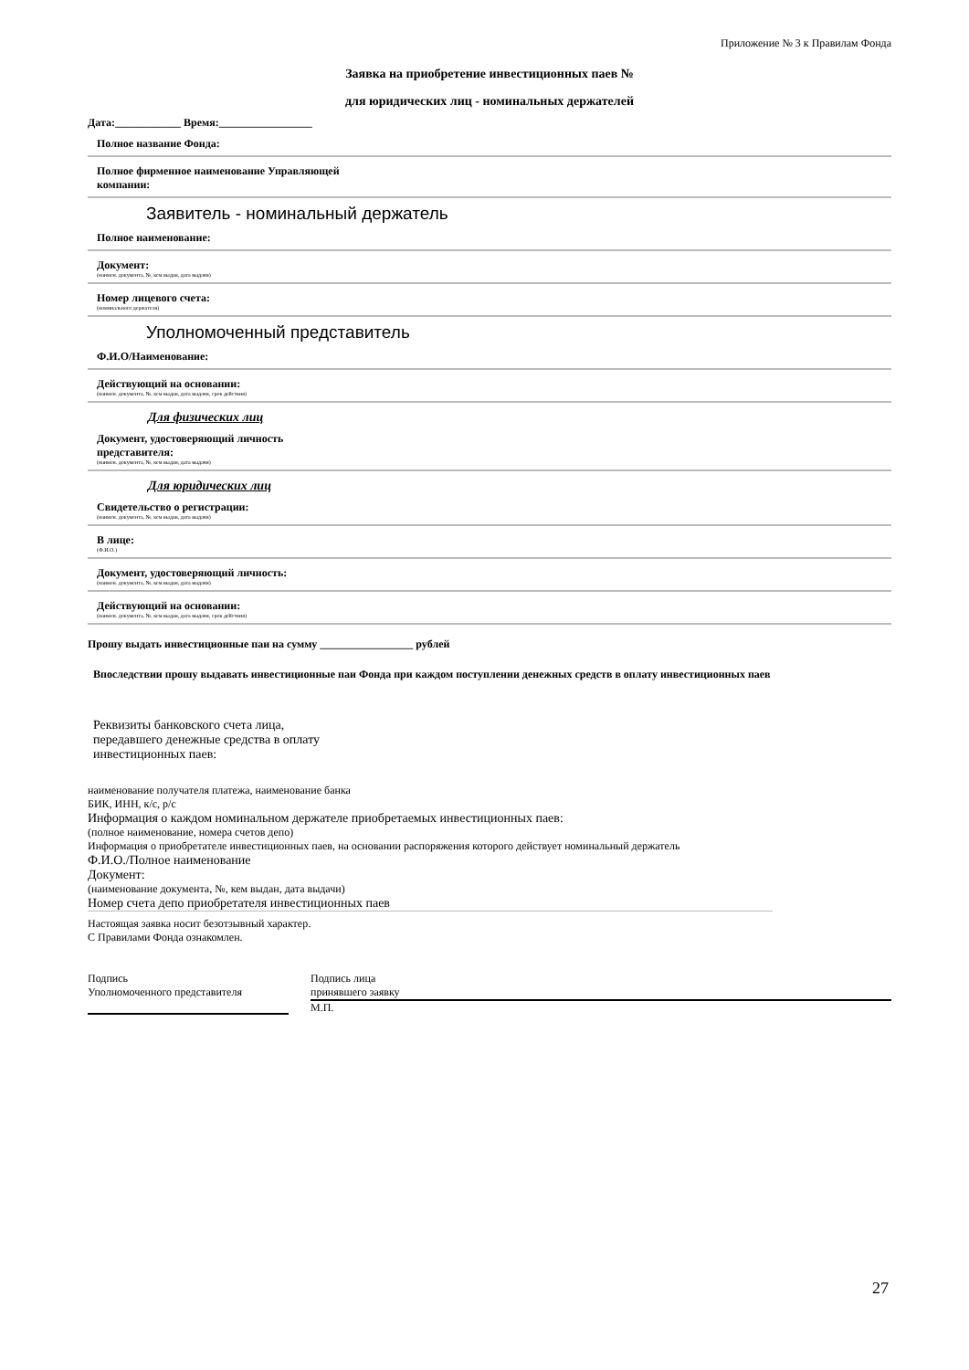Приложение № 3 к Правилам Фонда
Заявка на приобретение инвестиционных паев №
для юридических лиц - номинальных держателей
Дата:____________ Время:_________________
Полное название Фонда:
Полное фирменное наименование Управляющей
компании:
Заявитель - номинальный держатель
Полное наименование:
Документ:
(наимен. документа, №, кем выдан, дата выдачи)
Номер лицевого счета:
(номинального держателя)
Уполномоченный представитель
Ф.И.О/Наименование:
Действующий на основании:
(наимен. документа, №, кем выдан, дата выдачи, срок действия)
Для физических лиц
Документ, удостоверяющий личность
представителя:
(наимен. документа, №, кем выдан, дата выдачи)
Для юридических лиц
Свидетельство о регистрации:
(наимен. документа, №, кем выдан, дата выдачи)
В лице:
(Ф.И.О.)
Документ, удостоверяющий личность:
(наимен. документа, №, кем выдан, дата выдачи)
Действующий на основании:
(наимен. документа, №, кем выдан, дата выдачи, срок действия)
Прошу выдать инвестиционные паи на сумму _________________ рублей
Впоследствии прошу выдавать инвестиционные паи Фонда при каждом поступлении денежных средств в оплату инвестиционных паев
Реквизиты банковского счета лица,
передавшего денежные средства в оплату
инвестиционных паев:
наименование получателя платежа, наименование банка
БИК, ИНН, к/с, р/с
Информация о каждом номинальном держателе приобретаемых инвестиционных паев:
(полное наименование, номера счетов депо)
Информация о приобретателе инвестиционных паев, на основании распоряжения которого действует номинальный держатель
Ф.И.О./Полное наименование
Документ:
(наименование документа, №, кем выдан, дата выдачи)
Номер счета депо приобретателя инвестиционных паев
Настоящая заявка носит безотзывный характер.
С Правилами Фонда ознакомлен.
Подпись
Уполномоченного представителя
Подпись лица
принявшего заявку
М.П.
27